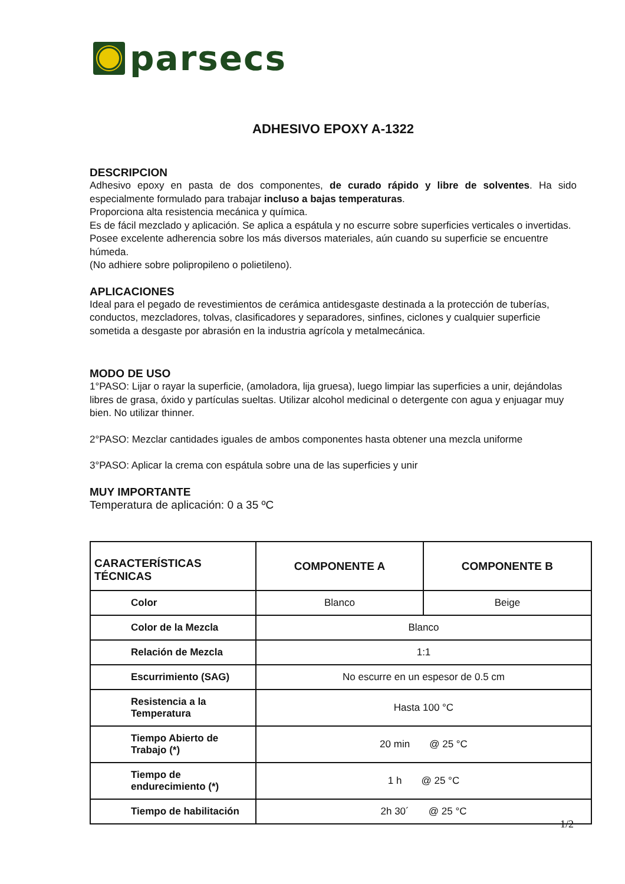parsecs
ADHESIVO EPOXY A-1322
DESCRIPCION
Adhesivo epoxy en pasta de dos componentes, de curado rápido y libre de solventes. Ha sido especialmente formulado para trabajar incluso a bajas temperaturas.
Proporciona alta resistencia mecánica y química.
Es de fácil mezclado y aplicación. Se aplica a espátula y no escurre sobre superficies verticales o invertidas.
Posee excelente adherencia sobre los más diversos materiales, aún cuando su superficie se encuentre húmeda.
(No adhiere sobre polipropileno o polietileno).
APLICACIONES
Ideal para el pegado de revestimientos de cerámica antidesgaste destinada a la protección de tuberías, conductos, mezcladores, tolvas, clasificadores y separadores, sinfines, ciclones y cualquier superficie sometida a desgaste por abrasión en la industria agrícola y metalmecánica.
MODO DE USO
1°PASO: Lijar o rayar la superficie, (amoladora, lija gruesa), luego limpiar las superficies a unir, dejándolas libres de grasa, óxido y partículas sueltas. Utilizar alcohol medicinal o detergente con agua y enjuagar muy bien. No utilizar thinner.
2°PASO: Mezclar cantidades iguales de ambos componentes hasta obtener una mezcla uniforme
3°PASO: Aplicar la crema con espátula sobre una de las superficies y unir
MUY IMPORTANTE
Temperatura de aplicación: 0 a 35 ºC
| CARACTERÍSTICAS TÉCNICAS | COMPONENTE A | COMPONENTE B |
| --- | --- | --- |
| Color | Blanco | Beige |
| Color de la Mezcla | Blanco | |
| Relación de Mezcla | 1:1 | |
| Escurrimiento (SAG) | No escurre en un espesor de 0.5 cm | |
| Resistencia a la Temperatura | Hasta 100 °C | |
| Tiempo Abierto de Trabajo (*) | 20 min @ 25 °C | |
| Tiempo de endurecimiento (*) | 1 h @ 25 °C | |
| Tiempo de habilitación | 2h 30´ @ 25 °C | |
1/2